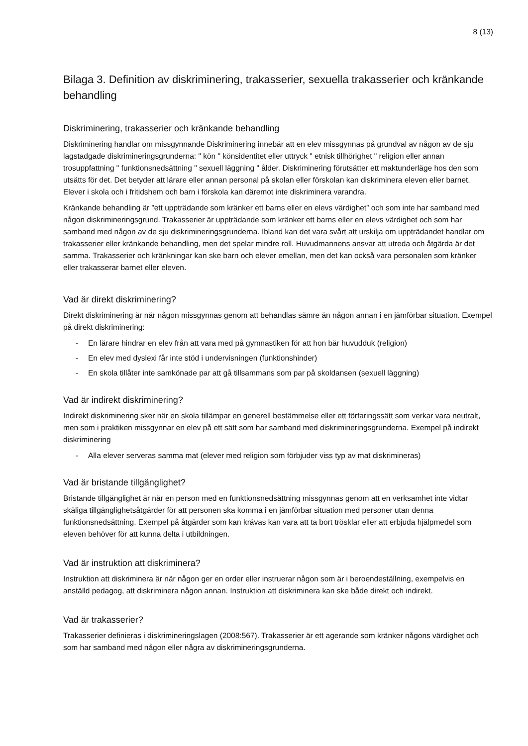8 (13)
Bilaga 3. Definition av diskriminering, trakasserier, sexuella trakasserier och kränkande behandling
Diskriminering, trakasserier och kränkande behandling
Diskriminering handlar om missgynnande Diskriminering innebär att en elev missgynnas på grundval av någon av de sju lagstadgade diskrimineringsgrunderna: " kön " könsidentitet eller uttryck " etnisk tillhörighet " religion eller annan trosuppfattning " funktionsnedsättning " sexuell läggning " ålder. Diskriminering förutsätter ett maktunderläge hos den som utsätts för det. Det betyder att lärare eller annan personal på skolan eller förskolan kan diskriminera eleven eller barnet. Elever i skola och i fritidshem och barn i förskola kan däremot inte diskriminera varandra.
Kränkande behandling är ”ett uppträdande som kränker ett barns eller en elevs värdighet” och som inte har samband med någon diskrimineringsgrund. Trakasserier är uppträdande som kränker ett barns eller en elevs värdighet och som har samband med någon av de sju diskrimineringsgrunderna. Ibland kan det vara svårt att urskilja om uppträdandet handlar om trakasserier eller kränkande behandling, men det spelar mindre roll. Huvudmannens ansvar att utreda och åtgärda är det samma. Trakasserier och kränkningar kan ske barn och elever emellan, men det kan också vara personalen som kränker eller trakasserar barnet eller eleven.
Vad är direkt diskriminering?
Direkt diskriminering är när någon missgynnas genom att behandlas sämre än någon annan i en jämförbar situation. Exempel på direkt diskriminering:
- En lärare hindrar en elev från att vara med på gymnastiken för att hon bär huvudduk (religion)
- En elev med dyslexi får inte stöd i undervisningen (funktionshinder)
- En skola tillåter inte samkönade par att gå tillsammans som par på skoldansen (sexuell läggning)
Vad är indirekt diskriminering?
Indirekt diskriminering sker när en skola tillämpar en generell bestämmelse eller ett förfaringssätt som verkar vara neutralt, men som i praktiken missgynnar en elev på ett sätt som har samband med diskrimineringsgrunderna. Exempel på indirekt diskriminering
- Alla elever serveras samma mat (elever med religion som förbjuder viss typ av mat diskrimineras)
Vad är bristande tillgänglighet?
Bristande tillgänglighet är när en person med en funktionsnedsättning missgynnas genom att en verksamhet inte vidtar skäliga tillgänglighetsåtgärder för att personen ska komma i en jämförbar situation med personer utan denna funktionsnedsättning. Exempel på åtgärder som kan krävas kan vara att ta bort trösklar eller att erbjuda hjälpmedel som eleven behöver för att kunna delta i utbildningen.
Vad är instruktion att diskriminera?
Instruktion att diskriminera är när någon ger en order eller instruerar någon som är i beroendeställning, exempelvis en anställd pedagog, att diskriminera någon annan. Instruktion att diskriminera kan ske både direkt och indirekt.
Vad är trakasserier?
Trakasserier definieras i diskrimineringslagen (2008:567). Trakasserier är ett agerande som kränker någons värdighet och som har samband med någon eller några av diskrimineringsgrunderna.